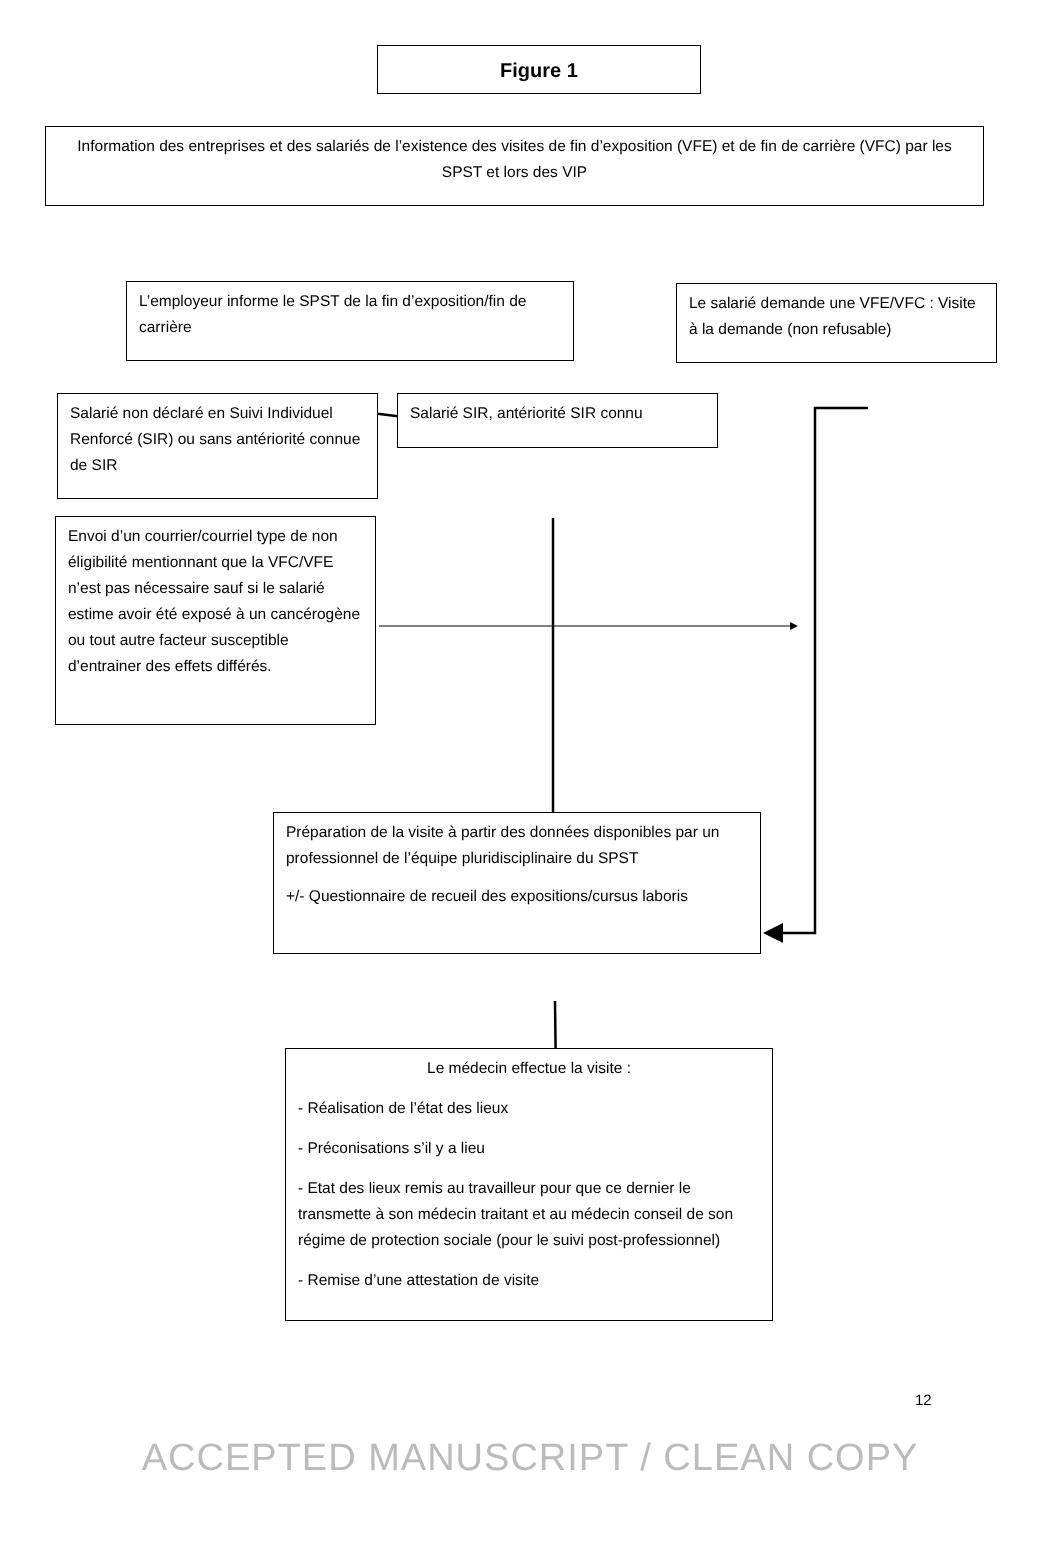Figure 1
Information des entreprises et des salariés de l’existence des visites de fin d’exposition (VFE) et de fin de carrière (VFC) par les SPST et lors des VIP
L’employeur informe le SPST de la fin d’exposition/fin de carrière
Le salarié demande une VFE/VFC : Visite à la demande (non refusable)
Salarié non déclaré en Suivi Individuel Renforcé (SIR) ou sans antériorité connue de SIR
Salarié SIR, antériorité SIR connu
Envoi d’un courrier/courriel type de non éligibilité mentionnant que la VFC/VFE n’est pas nécessaire sauf si le salarié estime avoir été exposé à un cancérogène ou tout autre facteur susceptible d’entrainer des effets différés.
Préparation de la visite à partir des données disponibles par un professionnel de l’équipe pluridisciplinaire du SPST
+/- Questionnaire de recueil des expositions/cursus laboris
Le médecin effectue la visite :
- Réalisation de l’état des lieux
- Préconisations s’il y a lieu
- Etat des lieux remis au travailleur pour que ce dernier le transmette à son médecin traitant et au médecin conseil de son régime de protection sociale (pour le suivi post-professionnel)
- Remise d’une attestation de visite
12
ACCEPTED MANUSCRIPT / CLEAN COPY